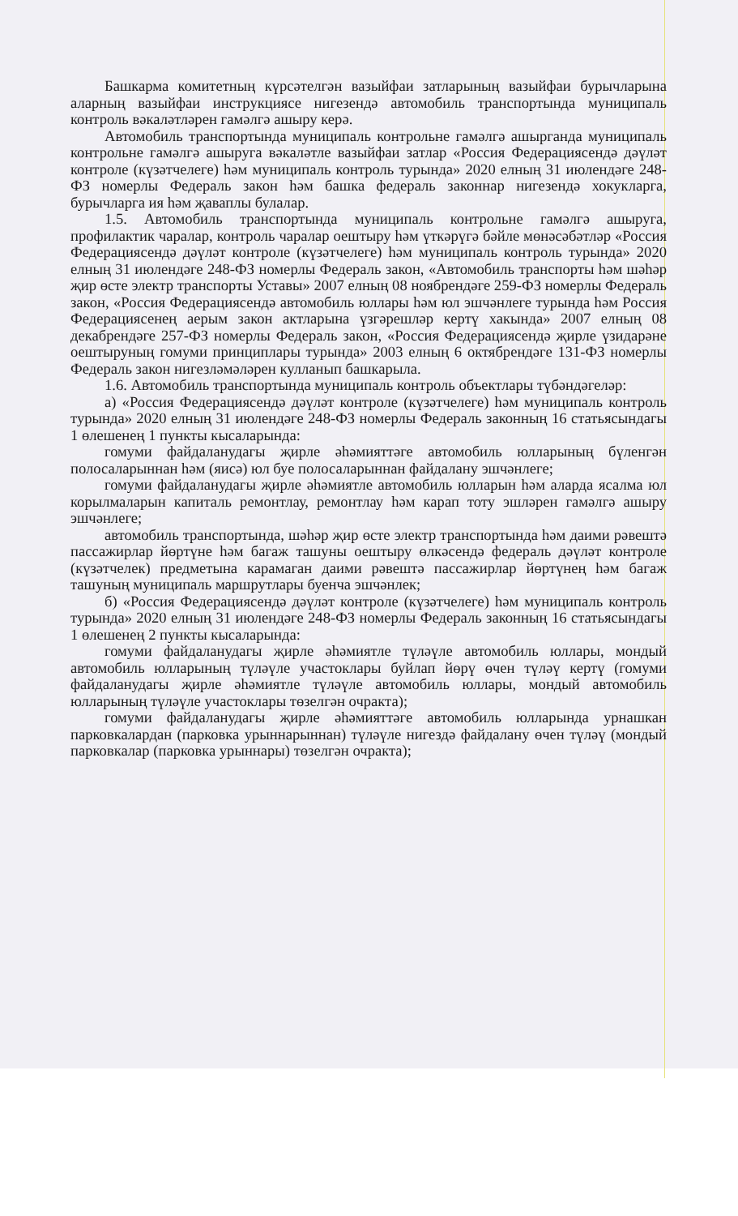Башкарма комитетның күрсәтелгән вазыйфаи затларының вазыйфаи бурычларына аларның вазыйфаи инструкциясе нигезендә автомобиль транспортында муниципаль контроль вәкаләтләрен гамәлгә ашыру керә.
Автомобиль транспортында муниципаль контрольне гамәлгә ашырганда муниципаль контрольне гамәлгә ашыруга вәкаләтле вазыйфаи затлар «Россия Федерациясендә дәүләт контроле (күзәтчелеге) һәм муниципаль контроль турында» 2020 елның 31 июлендәге 248-ФЗ номерлы Федераль закон һәм башка федераль законнар нигезендә хокукларга, бурычларга ия һәм җаваплы булалар.
1.5. Автомобиль транспортында муниципаль контрольне гамәлгә ашыруга, профилактик чаралар, контроль чаралар оештыру һәм үткәрүгә бәйле мөнәсәбәтләр «Россия Федерациясендә дәүләт контроле (күзәтчелеге) һәм муниципаль контроль турында» 2020 елның 31 июлендәге 248-ФЗ номерлы Федераль закон, «Автомобиль транспорты һәм шәһәр җир өсте электр транспорты Уставы» 2007 елның 08 ноябрендәге 259-ФЗ номерлы Федераль закон, «Россия Федерациясендә автомобиль юллары һәм юл эшчәнлеге турында һәм Россия Федерациясенең аерым закон актларына үзгәрешләр кертү хакында» 2007 елның 08 декабрендәге 257-ФЗ номерлы Федераль закон, «Россия Федерациясендә җирле үзидарәне оештыруның гомуми принциплары турында» 2003 елның 6 октябрендәге 131-ФЗ номерлы Федераль закон нигезләмәләрен кулланып башкарыла.
1.6. Автомобиль транспортында муниципаль контроль объектлары түбәндәгеләр:
а) «Россия Федерациясендә дәүләт контроле (күзәтчелеге) һәм муниципаль контроль турында» 2020 елның 31 июлендәге 248-ФЗ номерлы Федераль законның 16 статьясындагы 1 өлешенең 1 пункты кысаларында:
гомуми файдаланудагы җирле әһәмияттәге автомобиль юлларының бүленгән полосаларыннан һәм (яисә) юл буе полосаларыннан файдалану эшчәнлеге;
гомуми файдаланудагы җирле әһәмиятле автомобиль юлларын һәм аларда ясалма юл корылмаларын капиталь ремонтлау, ремонтлау һәм карап тоту эшләрен гамәлгә ашыру эшчәнлеге;
автомобиль транспортында, шәһәр җир өсте электр транспортында һәм даими рәвештә пассажирлар йөртүне һәм багаж ташуны оештыру өлкәсендә федераль дәүләт контроле (күзәтчелек) предметына карамаган даими рәвештә пассажирлар йөртүнең һәм багаж ташуның муниципаль маршрутлары буенча эшчәнлек;
б) «Россия Федерациясендә дәүләт контроле (күзәтчелеге) һәм муниципаль контроль турында» 2020 елның 31 июлендәге 248-ФЗ номерлы Федераль законның 16 статьясындагы 1 өлешенең 2 пункты кысаларында:
гомуми файдаланудагы җирле әһәмиятле түләүле автомобиль юллары, мондый автомобиль юлларының түләүле участоклары буйлап йөрү өчен түләү кертү (гомуми файдаланудагы җирле әһәмиятле түләүле автомобиль юллары, мондый автомобиль юлларының түләүле участоклары төзелгән очракта);
гомуми файдаланудагы җирле әһәмияттәге автомобиль юлларында урнашкан парковкалардан (парковка урыннарыннан) түләүле нигездә файдалану өчен түләү (мондый парковкалар (парковка урыннары) төзелгән очракта);